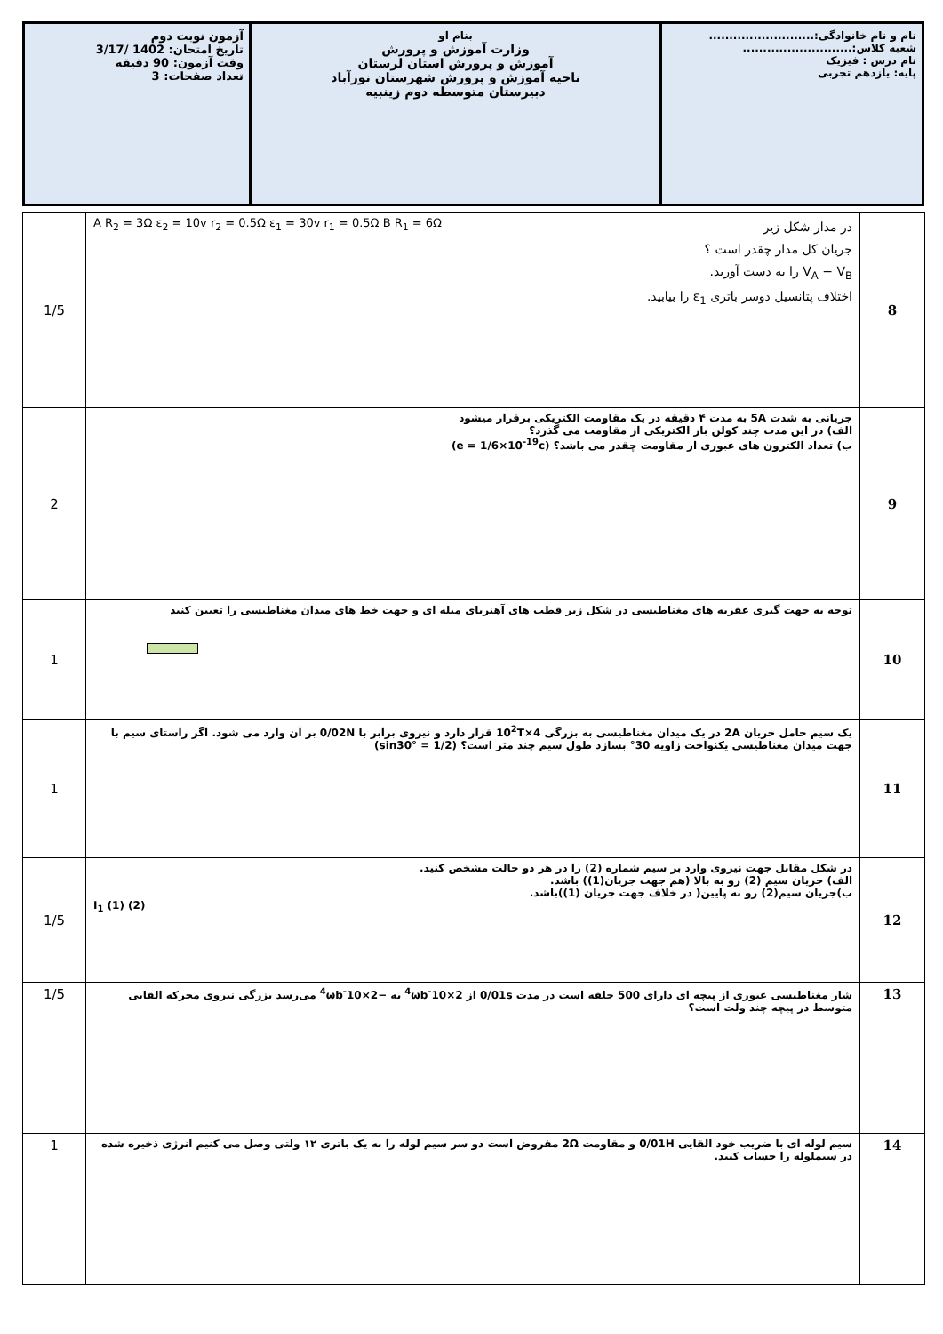| نام و نام خانوادگی:.......................... شعبه کلاس:........................... نام درس : فیزیک پایه: یازدهم تجربی | بنام او وزارت آموزش و پرورش آموزش و پرورش استان لرستان ناحیه آموزش و پرورش شهرستان نورآباد دبیرستان متوسطه دوم زینبیه | آزمون نوبت دوم تاریخ امتحان: 1402 /3/17 وقت آزمون: 90 دقیقه تعداد صفحات: 3 |
| 8 | در مدار شکل زیر جریان کل مدار چقدر است ؟ V<sub>A</sub> − V<sub>B</sub> را به دست آورید. اختلاف پتانسیل دوسر باتری ε<sub>1</sub> را بیابید. A R<sub>2</sub> = 3Ω ε<sub>2</sub> = 10v r<sub>2</sub> = 0.5Ω ε<sub>1</sub> = 30v r<sub>1</sub> = 0.5Ω B R<sub>1</sub> = 6Ω | 1/5 |
| 9 | جریانی به شدت 5A به مدت ۴ دقیقه در یک مقاومت الکتریکی برقرار میشود الف) در این مدت چند کولن بار الکتریکی از مقاومت می گذرد؟ ب) تعداد الکترون های عبوری از مقاومت چقدر می باشد؟ (e = 1/6×10<sup>-19</sup>c) | 2 |
| 10 | توجه به جهت گیری عقربه های مغناطیسی در شکل زیر قطب های آهنربای میله ای و جهت خط های میدان مغناطیسی را تعیین کنید | 1 |
| 11 | یک سیم حامل جریان 2A در یک میدان مغناطیسی به بزرگی 4×10<sup>2</sup>T قرار دارد و نیروی برابر با 0/02N بر آن وارد می شود. اگر راستای سیم با جهت میدان مغناطیسی یکنواخت زاویه 30° بسازد طول سیم چند متر است؟ (sin30° = 1/2) | 1 |
| 12 | در شکل مقابل جهت نیروی وارد بر سیم شماره (2) را در هر دو حالت مشخص کنید. الف) جریان سیم (2) رو به بالا (هم جهت جریان(1)) باشد. ب)جریان سیم(2) رو به پایین( در خلاف جهت جریان (1))باشد. I<sub>1</sub> (1) (2) | 1/5 |
| 13 | شار مغناطیسی عبوری از پیچه ای دارای 500 حلقه است در مدت 0/01s از 2×10<sup>-4</sup>ωb به −2×10<sup>-4</sup>ωb می‌رسد بزرگی نیروی محرکه القایی متوسط در پیچه چند ولت است؟ | 1/5 |
| 14 | سیم لوله ای با ضریب خود القایی 0/01H و مقاومت 2Ω مفروض است دو سر سیم لوله را به یک باتری ۱۲ ولتی وصل می کنیم انرژی ذخیره شده در سیملوله را حساب کنید. | 1 |